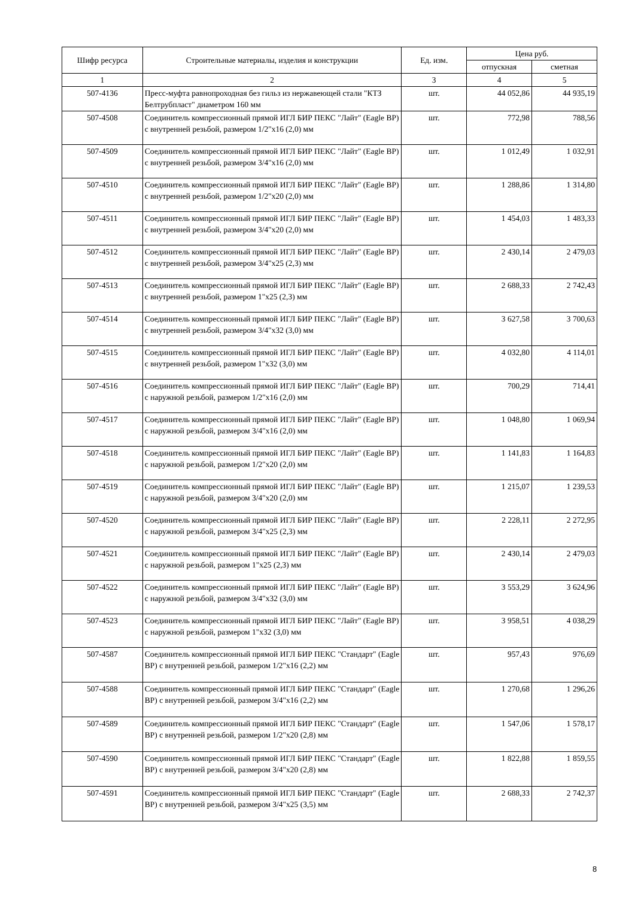| Шифр ресурса | Строительные материалы, изделия и конструкции | Ед. изм. | Цена руб. | |
| --- | --- | --- | --- | --- |
| | | | отпускная | сметная |
| 1 | 2 | 3 | 4 | 5 |
| 507-4136 | Пресс-муфта равнопроходная без гильз из нержавеющей стали "КТЗ Белтрубпласт" диаметром 160 мм | шт. | 44 052,86 | 44 935,19 |
| 507-4508 | Соединитель компрессионный прямой ИГЛ БИР ПЕКС "Лайт" (Eagle BP) с внутренней резьбой, размером 1/2"х16 (2,0) мм | шт. | 772,98 | 788,56 |
| 507-4509 | Соединитель компрессионный прямой ИГЛ БИР ПЕКС "Лайт" (Eagle BP) с внутренней резьбой, размером 3/4"х16 (2,0) мм | шт. | 1 012,49 | 1 032,91 |
| 507-4510 | Соединитель компрессионный прямой ИГЛ БИР ПЕКС "Лайт" (Eagle BP) с внутренней резьбой, размером 1/2"х20 (2,0) мм | шт. | 1 288,86 | 1 314,80 |
| 507-4511 | Соединитель компрессионный прямой ИГЛ БИР ПЕКС "Лайт" (Eagle BP) с внутренней резьбой, размером 3/4"х20 (2,0) мм | шт. | 1 454,03 | 1 483,33 |
| 507-4512 | Соединитель компрессионный прямой ИГЛ БИР ПЕКС "Лайт" (Eagle BP) с внутренней резьбой, размером 3/4"х25 (2,3) мм | шт. | 2 430,14 | 2 479,03 |
| 507-4513 | Соединитель компрессионный прямой ИГЛ БИР ПЕКС "Лайт" (Eagle BP) с внутренней резьбой, размером 1"х25 (2,3) мм | шт. | 2 688,33 | 2 742,43 |
| 507-4514 | Соединитель компрессионный прямой ИГЛ БИР ПЕКС "Лайт" (Eagle BP) с внутренней резьбой, размером 3/4"х32 (3,0) мм | шт. | 3 627,58 | 3 700,63 |
| 507-4515 | Соединитель компрессионный прямой ИГЛ БИР ПЕКС "Лайт" (Eagle BP) с внутренней резьбой, размером 1"х32 (3,0) мм | шт. | 4 032,80 | 4 114,01 |
| 507-4516 | Соединитель компрессионный прямой ИГЛ БИР ПЕКС "Лайт" (Eagle BP) с наружной резьбой, размером 1/2"х16 (2,0) мм | шт. | 700,29 | 714,41 |
| 507-4517 | Соединитель компрессионный прямой ИГЛ БИР ПЕКС "Лайт" (Eagle BP) с наружной резьбой, размером 3/4"х16 (2,0) мм | шт. | 1 048,80 | 1 069,94 |
| 507-4518 | Соединитель компрессионный прямой ИГЛ БИР ПЕКС "Лайт" (Eagle BP) с наружной резьбой, размером 1/2"х20 (2,0) мм | шт. | 1 141,83 | 1 164,83 |
| 507-4519 | Соединитель компрессионный прямой ИГЛ БИР ПЕКС "Лайт" (Eagle BP) с наружной резьбой, размером 3/4"х20 (2,0) мм | шт. | 1 215,07 | 1 239,53 |
| 507-4520 | Соединитель компрессионный прямой ИГЛ БИР ПЕКС "Лайт" (Eagle BP) с наружной резьбой, размером 3/4"х25 (2,3) мм | шт. | 2 228,11 | 2 272,95 |
| 507-4521 | Соединитель компрессионный прямой ИГЛ БИР ПЕКС "Лайт" (Eagle BP) с наружной резьбой, размером 1"х25 (2,3) мм | шт. | 2 430,14 | 2 479,03 |
| 507-4522 | Соединитель компрессионный прямой ИГЛ БИР ПЕКС "Лайт" (Eagle BP) с наружной резьбой, размером 3/4"х32 (3,0) мм | шт. | 3 553,29 | 3 624,96 |
| 507-4523 | Соединитель компрессионный прямой ИГЛ БИР ПЕКС "Лайт" (Eagle BP) с наружной резьбой, размером 1"х32 (3,0) мм | шт. | 3 958,51 | 4 038,29 |
| 507-4587 | Соединитель компрессионный прямой ИГЛ БИР ПЕКС "Стандарт" (Eagle BP) с внутренней резьбой, размером 1/2"х16 (2,2) мм | шт. | 957,43 | 976,69 |
| 507-4588 | Соединитель компрессионный прямой ИГЛ БИР ПЕКС "Стандарт" (Eagle BP) с внутренней резьбой, размером 3/4"х16 (2,2) мм | шт. | 1 270,68 | 1 296,26 |
| 507-4589 | Соединитель компрессионный прямой ИГЛ БИР ПЕКС "Стандарт" (Eagle BP) с внутренней резьбой, размером 1/2"х20 (2,8) мм | шт. | 1 547,06 | 1 578,17 |
| 507-4590 | Соединитель компрессионный прямой ИГЛ БИР ПЕКС "Стандарт" (Eagle BP) с внутренней резьбой, размером 3/4"х20 (2,8) мм | шт. | 1 822,88 | 1 859,55 |
| 507-4591 | Соединитель компрессионный прямой ИГЛ БИР ПЕКС "Стандарт" (Eagle BP) с внутренней резьбой, размером 3/4"х25 (3,5) мм | шт. | 2 688,33 | 2 742,37 |
8